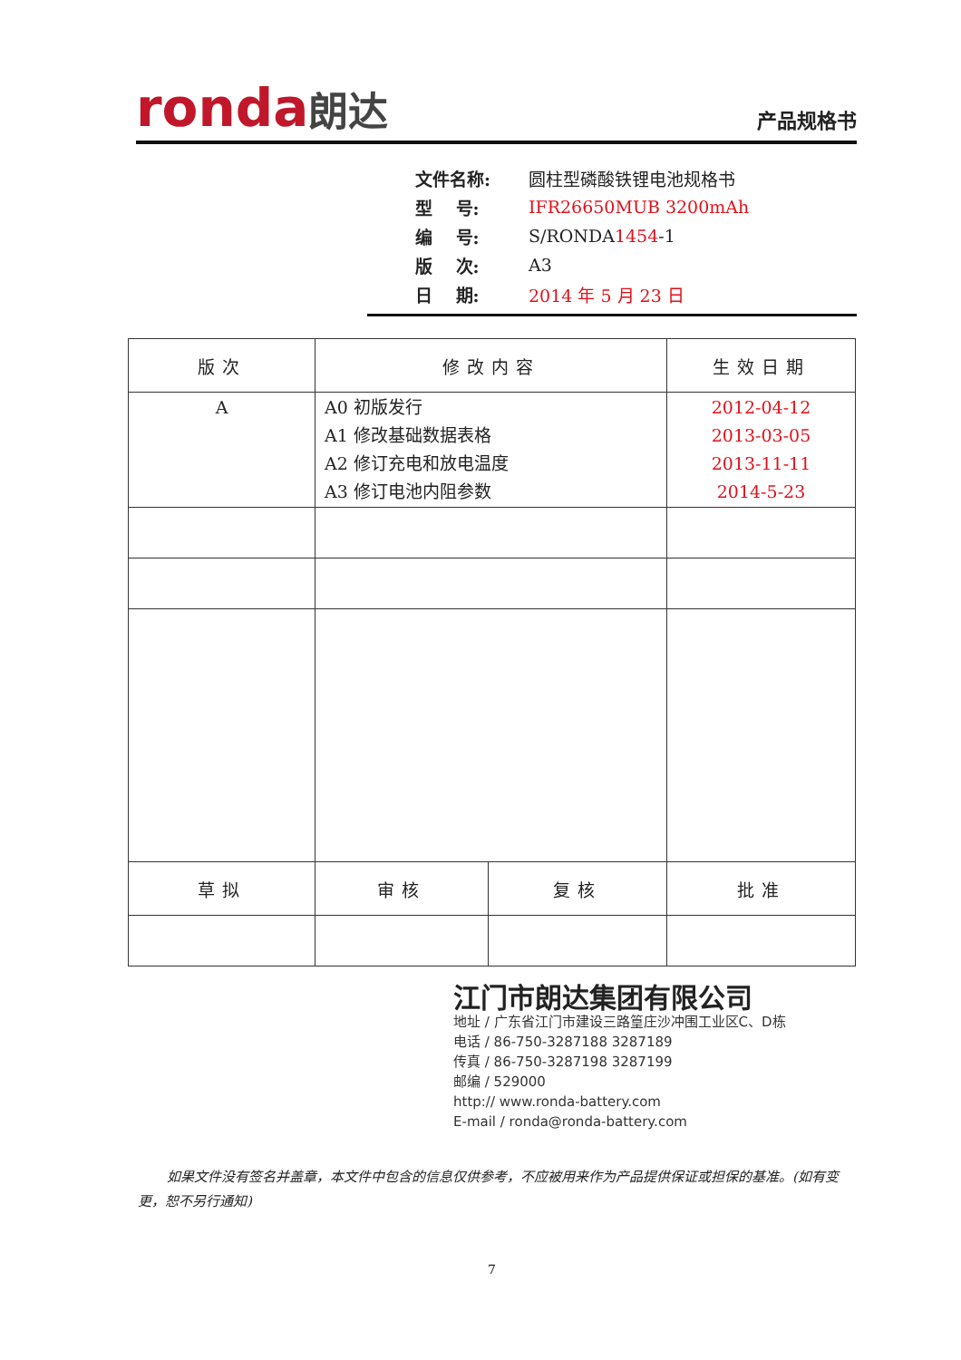ronda朗达 产品规格书
文件名称: 圆柱型磷酸铁锂电池规格书
型　 号: IFR26650MUB 3200mAh
编　 号: S/RONDA1454-1
版　 次: A3
日　 期: 2014 年 5 月 23 日
| 版次 | 修改内容 | | 生效日期 |
| --- | --- | --- | --- |
| A | A0 初版发行 A1 修改基础数据表格 A2 修订充电和放电温度 A3 修订电池内阻参数 | | 2012-04-12 2013-03-05 2013-11-11 2014-5-23 |
| 草拟 | 审核 | 复核 | 批准 |
江门市朗达集团有限公司
地址 / 广东省江门市建设三路篁庄沙冲围工业区C、D栋
电话 / 86-750-3287188 3287189
传真 / 86-750-3287198 3287199
邮编 / 529000
http:// www.ronda-battery.com
E-mail / ronda@ronda-battery.com
如果文件没有签名并盖章，本文件中包含的信息仅供参考，不应被用来作为产品提供保证或担保的基准。(如有变更，恕不另行通知)
7